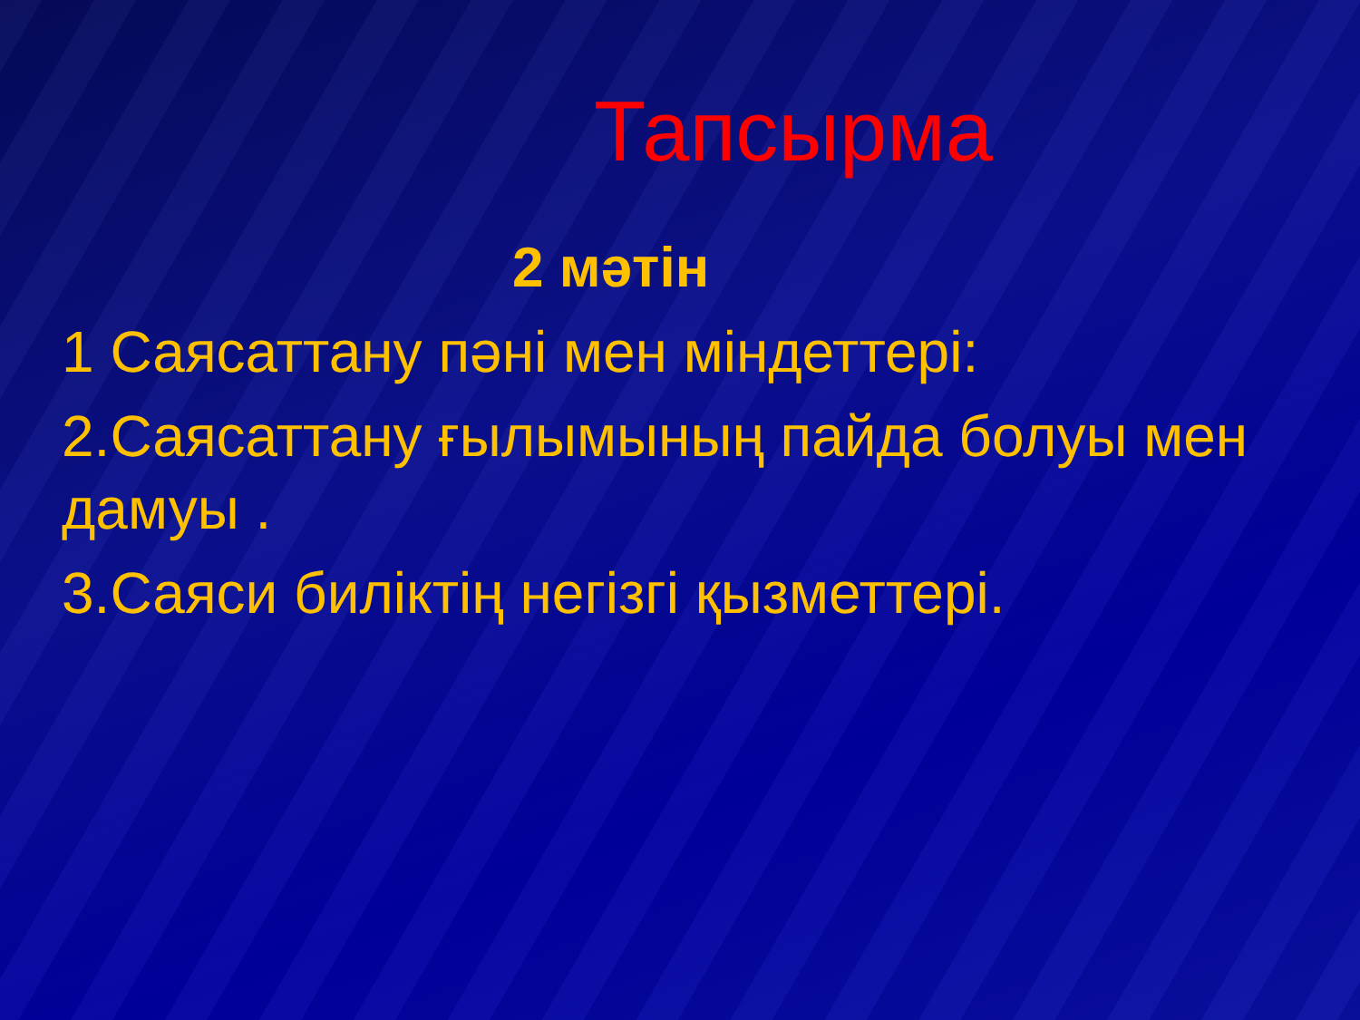Тапсырма
2 мәтін
1 Саясаттану пәні мен міндеттері:
2.Саясаттану ғылымының пайда болуы мен дамуы .
3.Саяси биліктің негізгі қызметтері.